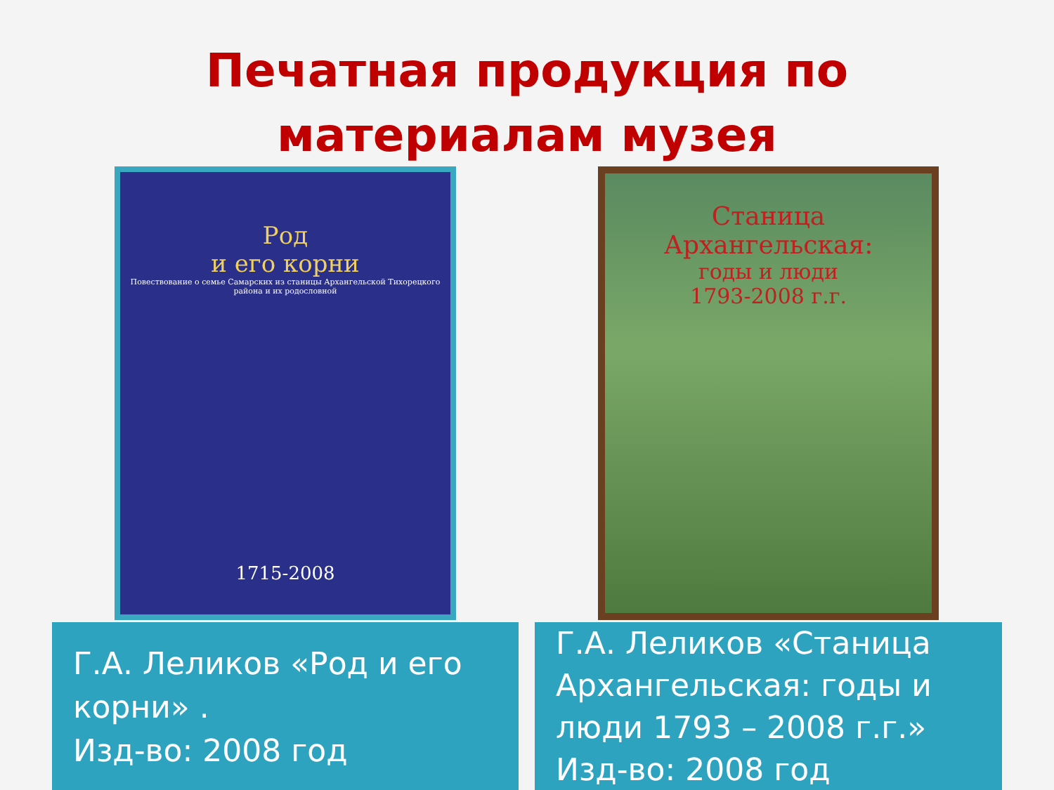Печатная продукция по
материалам музея
Род
и его корни
Повествование о семье Самарских из станицы Архангельской Тихорецкого района и их родословной
1715-2008
Станица Архангельская:
годы и люди
1793-2008 г.г.
Г.А. Леликов «Род и его корни» .
Изд-во: 2008 год
Г.А. Леликов «Станица Архангельская: годы и люди 1793 – 2008 г.г.»
Изд-во: 2008 год